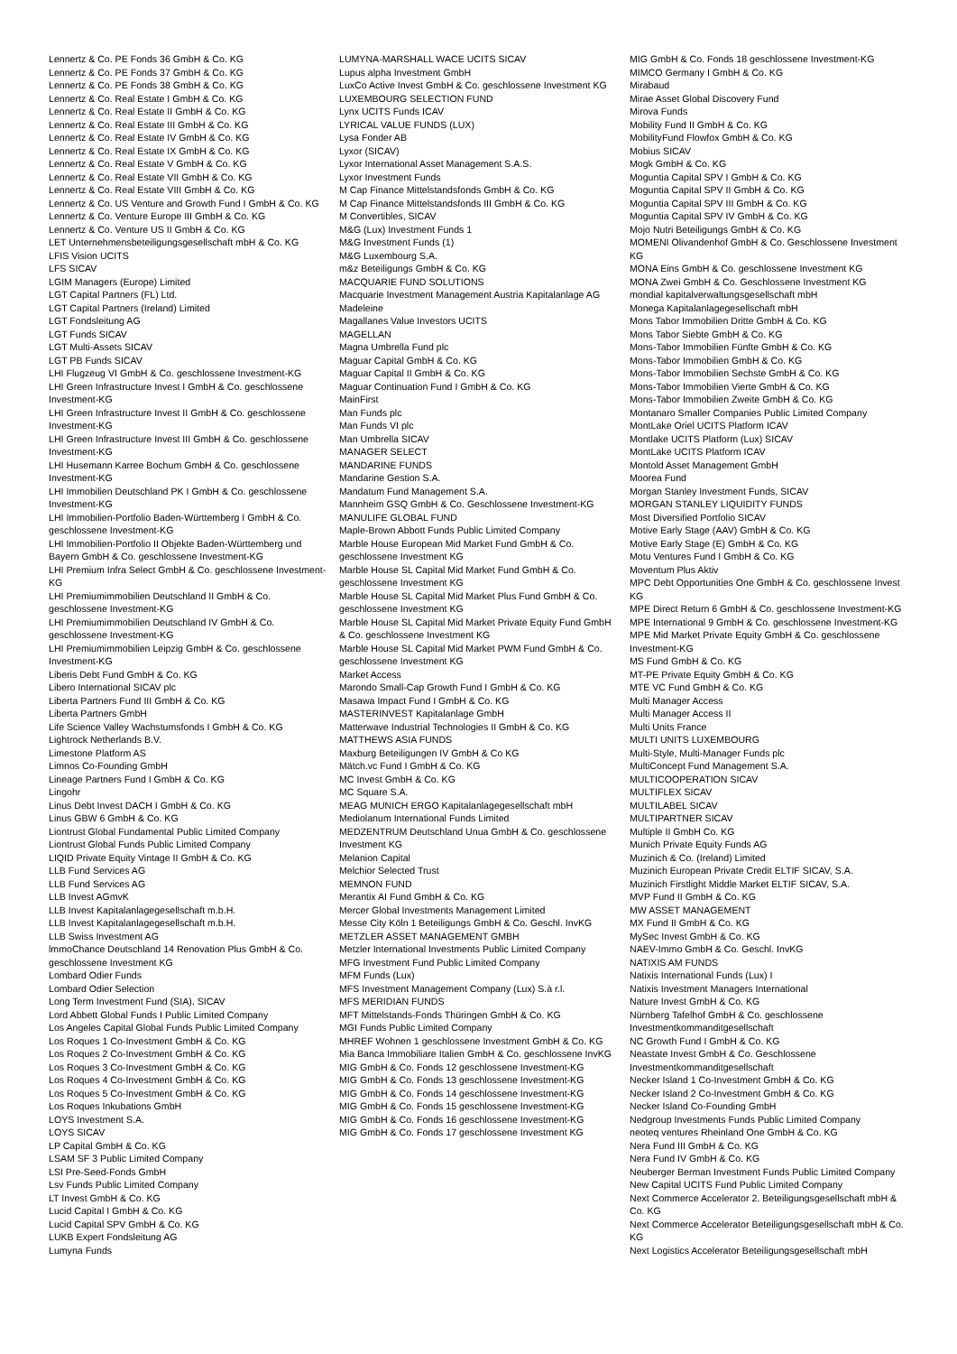Lennertz & Co. PE Fonds 36 GmbH & Co. KG
Lennertz & Co. PE Fonds 37 GmbH & Co. KG
Lennertz & Co. PE Fonds 38 GmbH & Co. KG
Lennertz & Co. Real Estate I GmbH & Co. KG
Lennertz & Co. Real Estate II GmbH & Co. KG
Lennertz & Co. Real Estate III GmbH & Co. KG
Lennertz & Co. Real Estate IV GmbH & Co. KG
Lennertz & Co. Real Estate IX GmbH & Co. KG
Lennertz & Co. Real Estate V GmbH & Co. KG
Lennertz & Co. Real Estate VII GmbH & Co. KG
Lennertz & Co. Real Estate VIII GmbH & Co. KG
Lennertz & Co. US Venture and Growth Fund I GmbH & Co. KG
Lennertz & Co. Venture Europe III GmbH & Co. KG
Lennertz & Co. Venture US II GmbH & Co. KG
LET Unternehmensbeteiligungsgesellschaft mbH & Co. KG
LFIS Vision UCITS
LFS SICAV
LGIM Managers (Europe) Limited
LGT Capital Partners (FL) Ltd.
LGT Capital Partners (Ireland) Limited
LGT Fondsleitung AG
LGT Funds SICAV
LGT Multi-Assets SICAV
LGT PB Funds SICAV
LHI Flugzeug VI GmbH & Co. geschlossene Investment-KG
LHI Green Infrastructure Invest I GmbH & Co. geschlossene Investment-KG
LHI Green Infrastructure Invest II GmbH & Co. geschlossene Investment-KG
LHI Green Infrastructure Invest III GmbH & Co. geschlossene Investment-KG
LHI Husemann Karree Bochum GmbH & Co. geschlossene Investment-KG
LHI Immobilien Deutschland PK I GmbH & Co. geschlossene Investment-KG
LHI Immobilien-Portfolio Baden-Württemberg I GmbH & Co. geschlossene Investment-KG
LHI Immobilien-Portfolio II Objekte Baden-Württemberg und Bayern GmbH & Co. geschlossene Investment-KG
LHI Premium Infra Select GmbH & Co. geschlossene Investment-KG
LHI Premiumimmobilien Deutschland II GmbH & Co. geschlossene Investment-KG
LHI Premiumimmobilien Deutschland IV GmbH & Co. geschlossene Investment-KG
LHI Premiumimmobilien Leipzig GmbH & Co. geschlossene Investment-KG
Liberis Debt Fund GmbH & Co. KG
Libero International SICAV plc
Liberta Partners Fund III GmbH & Co. KG
Liberta Partners GmbH
Life Science Valley Wachstumsfonds I GmbH & Co. KG
Lightrock Netherlands B.V.
Limestone Platform AS
Limnos Co-Founding GmbH
Lineage Partners Fund I GmbH & Co. KG
Lingohr
Linus Debt Invest DACH I GmbH & Co. KG
Linus GBW 6 GmbH & Co. KG
Liontrust Global Fundamental Public Limited Company
Liontrust Global Funds Public Limited Company
LIQID Private Equity Vintage II GmbH & Co. KG
LLB Fund Services AG
LLB Fund Services AG
LLB Invest AGmvK
LLB Invest Kapitalanlagegesellschaft m.b.H.
LLB Invest Kapitalanlagegesellschaft m.b.H.
LLB Swiss Investment AG
lmmoChance Deutschland 14 Renovation Plus GmbH & Co. geschlossene Investment KG
Lombard Odier Funds
Lombard Odier Selection
Long Term Investment Fund (SIA), SICAV
Lord Abbett Global Funds I Public Limited Company
Los Angeles Capital Global Funds Public Limited Company
Los Roques 1 Co-Investment GmbH & Co. KG
Los Roques 2 Co-Investment GmbH & Co. KG
Los Roques 3 Co-Investment GmbH & Co. KG
Los Roques 4 Co-Investment GmbH & Co. KG
Los Roques 5 Co-Investment GmbH & Co. KG
Los Roques Inkubations GmbH
LOYS Investment S.A.
LOYS SICAV
LP Capital GmbH & Co. KG
LSAM SF 3 Public Limited Company
LSI Pre-Seed-Fonds GmbH
Lsv Funds Public Limited Company
LT Invest GmbH & Co. KG
Lucid Capital I GmbH & Co. KG
Lucid Capital SPV GmbH & Co. KG
LUKB Expert Fondsleitung AG
Lumyna Funds
LUMYNA-MARSHALL WACE UCITS SICAV
Lupus alpha Investment GmbH
LuxCo Active Invest GmbH & Co. geschlossene Investment KG
LUXEMBOURG SELECTION FUND
Lynx UCITS Funds ICAV
LYRICAL VALUE FUNDS (LUX)
Lysa Fonder AB
Lyxor (SICAV)
Lyxor International Asset Management S.A.S.
Lyxor Investment Funds
M Cap Finance Mittelstandsfonds GmbH & Co. KG
M Cap Finance Mittelstandsfonds III GmbH & Co. KG
M Convertibles, SICAV
M&G (Lux) Investment Funds 1
M&G Investment Funds (1)
M&G Luxembourg S.A.
m&z Beteiligungs GmbH & Co. KG
MACQUARIE FUND SOLUTIONS
Macquarie Investment Management Austria Kapitalanlage AG
Madeleine
Magallanes Value Investors UCITS
MAGELLAN
Magna Umbrella Fund plc
Maguar Capital GmbH & Co. KG
Maguar Capital II GmbH & Co. KG
Maguar Continuation Fund I GmbH & Co. KG
MainFirst
Man Funds plc
Man Funds VI plc
Man Umbrella SICAV
MANAGER SELECT
MANDARINE FUNDS
Mandarine Gestion S.A.
Mandatum Fund Management S.A.
Mannheim GSQ GmbH & Co. Geschlossene Investment-KG
MANULIFE GLOBAL FUND
Maple-Brown Abbott Funds Public Limited Company
Marble House European Mid Market Fund GmbH & Co. geschlossene Investment KG
Marble House SL Capital Mid Market Fund GmbH & Co. geschlossene Investment KG
Marble House SL Capital Mid Market Plus Fund GmbH & Co. geschlossene Investment KG
Marble House SL Capital Mid Market Private Equity Fund GmbH & Co. geschlossene Investment KG
Marble House SL Capital Mid Market PWM Fund GmbH & Co. geschlossene Investment KG
Market Access
Marondo Small-Cap Growth Fund I GmbH & Co. KG
Masawa Impact Fund I GmbH & Co. KG
MASTERINVEST Kapitalanlage GmbH
Matterwave Industrial Technologies II GmbH & Co. KG
MATTHEWS ASIA FUNDS
Maxburg Beteiligungen IV GmbH & Co KG
Mätch.vc Fund I GmbH & Co. KG
MC Invest GmbH & Co. KG
MC Square S.A.
MEAG MUNICH ERGO Kapitalanlagegesellschaft mbH
Mediolanum International Funds Limited
MEDZENTRUM Deutschland Unua GmbH & Co. geschlossene Investment KG
Melanion Capital
Melchior Selected Trust
MEMNON FUND
Merantix AI Fund GmbH & Co. KG
Mercer Global Investments Management Limited
Messe City Köln 1 Beteiligungs GmbH & Co. Geschl. InvKG
METZLER ASSET MANAGEMENT GMBH
Metzler International Investments Public Limited Company
MFG Investment Fund Public Limited Company
MFM Funds (Lux)
MFS Investment Management Company (Lux) S.à r.l.
MFS MERIDIAN FUNDS
MFT Mittelstands-Fonds Thüringen GmbH & Co. KG
MGI Funds Public Limited Company
MHREF Wohnen 1 geschlossene Investment GmbH & Co. KG
Mia Banca Immobiliare Italien GmbH & Co. geschlossene InvKG
MIG GmbH & Co. Fonds 12 geschlossene Investment-KG
MIG GmbH & Co. Fonds 13 geschlossene Investment-KG
MIG GmbH & Co. Fonds 14 geschlossene Investment-KG
MIG GmbH & Co. Fonds 15 geschlossene Investment-KG
MIG GmbH & Co. Fonds 16 geschlossene Investment-KG
MIG GmbH & Co. Fonds 17 geschlossene Investment KG
MIG GmbH & Co. Fonds 18 geschlossene Investment-KG
MIMCO Germany I GmbH & Co. KG
Mirabaud
Mirae Asset Global Discovery Fund
Mirova Funds
Mobility Fund II GmbH & Co. KG
MobilityFund Flowfox GmbH & Co. KG
Mobius SICAV
Mogk GmbH & Co. KG
Moguntia Capital SPV I GmbH & Co. KG
Moguntia Capital SPV II GmbH & Co. KG
Moguntia Capital SPV III GmbH & Co. KG
Moguntia Capital SPV IV GmbH & Co. KG
Mojo Nutri Beteiligungs GmbH & Co. KG
MOMENI Olivandenhof GmbH & Co. Geschlossene Investment KG
MONA Eins GmbH & Co. geschlossene Investment KG
MONA Zwei GmbH & Co. Geschlossene Investment KG
mondial kapitalverwaltungsgesellschaft mbH
Monega Kapitalanlagegesellschaft mbH
Mons Tabor Immobilien Dritte GmbH & Co. KG
Mons Tabor Siebte GmbH & Co. KG
Mons-Tabor Immobilien Fünfte GmbH & Co. KG
Mons-Tabor Immobilien GmbH & Co. KG
Mons-Tabor Immobilien Sechste GmbH & Co. KG
Mons-Tabor Immobilien Vierte GmbH & Co. KG
Mons-Tabor Immobilien Zweite GmbH & Co. KG
Montanaro Smaller Companies Public Limited Company
MontLake Oriel UCITS Platform ICAV
Montlake UCITS Platform (Lux) SICAV
MontLake UCITS Platform ICAV
Montold Asset Management GmbH
Moorea Fund
Morgan Stanley Investment Funds, SICAV
MORGAN STANLEY LIQUIDITY FUNDS
Most Diversified Portfolio SICAV
Motive Early Stage (AAV) GmbH & Co. KG
Motive Early Stage (E) GmbH & Co. KG
Motu Ventures Fund I GmbH & Co. KG
Moventum Plus Aktiv
MPC Debt Opportunities One GmbH & Co. geschlossene Invest KG
MPE Direct Return 6 GmbH & Co. geschlossene Investment-KG
MPE International 9 GmbH & Co. geschlossene Investment-KG
MPE Mid Market Private Equity GmbH & Co. geschlossene Investment-KG
MS Fund GmbH & Co. KG
MT-PE Private Equity GmbH & Co. KG
MTE VC Fund GmbH & Co. KG
Multi Manager Access
Multi Manager Access II
Multi Units France
MULTI UNITS LUXEMBOURG
Multi-Style, Multi-Manager Funds plc
MultiConcept Fund Management S.A.
MULTICOOPERATION SICAV
MULTIFLEX SICAV
MULTILABEL SICAV
MULTIPARTNER SICAV
Multiple II GmbH Co. KG
Munich Private Equity Funds AG
Muzinich & Co. (Ireland) Limited
Muzinich European Private Credit ELTIF SICAV, S.A.
Muzinich Firstlight Middle Market ELTIF SICAV, S.A.
MVP Fund II GmbH & Co. KG
MW ASSET MANAGEMENT
MX Fund II GmbH & Co. KG
MySec Invest GmbH & Co. KG
NAEV-Immo GmbH & Co. Geschl. InvKG
NATIXIS AM FUNDS
Natixis International Funds (Lux) I
Natixis Investment Managers International
Nature Invest GmbH & Co. KG
Nürnberg Tafelhof GmbH & Co. geschlossene Investmentkommanditgesellschaft
NC Growth Fund I GmbH & Co. KG
Neastate Invest GmbH & Co. Geschlossene Investmentkommanditgesellschaft
Necker Island 1 Co-Investment GmbH & Co. KG
Necker Island 2 Co-Investment GmbH & Co. KG
Necker Island Co-Founding GmbH
Nedgroup Investments Funds Public Limited Company
neoteq ventures Rheinland One GmbH & Co. KG
Nera Fund III GmbH & Co. KG
Nera Fund IV GmbH & Co. KG
Neuberger Berman Investment Funds Public Limited Company
New Capital UCITS Fund Public Limited Company
Next Commerce Accelerator 2. Beteiligungsgesellschaft mbH & Co. KG
Next Commerce Accelerator Beteiligungsgesellschaft mbH & Co. KG
Next Logistics Accelerator Beteiligungsgesellschaft mbH